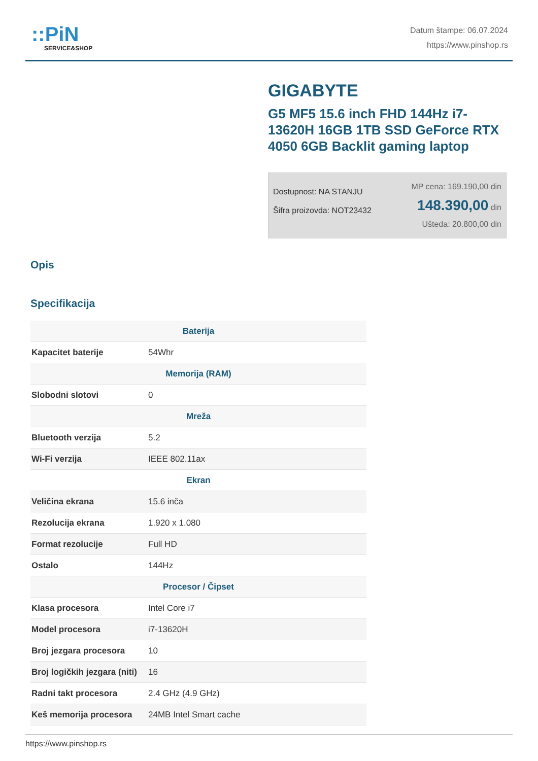::PiN
SERVICE&SHOP
Datum štampe: 06.07.2024
https://www.pinshop.rs
GIGABYTE
G5 MF5 15.6 inch FHD 144Hz i7-13620H 16GB 1TB SSD GeForce RTX 4050 6GB Backlit gaming laptop
Dostupnost: NA STANJU
Šifra proizovda: NOT23432
MP cena: 169.190,00 din
148.390,00 din
Ušteda: 20.800,00 din
Opis
Specifikacija
| Baterija | |
| --- | --- |
| Kapacitet baterije | 54Whr |
| Memorija (RAM) | |
| Slobodni slotovi | 0 |
| Mreža | |
| Bluetooth verzija | 5.2 |
| Wi-Fi verzija | IEEE 802.11ax |
| Ekran | |
| Veličina ekrana | 15.6 inča |
| Rezolucija ekrana | 1.920 x 1.080 |
| Format rezolucije | Full HD |
| Ostalo | 144Hz |
| Procesor / Čipset | |
| Klasa procesora | Intel Core i7 |
| Model procesora | i7-13620H |
| Broj jezgara procesora | 10 |
| Broj logičkih jezgara (niti) | 16 |
| Radni takt procesora | 2.4 GHz (4.9 GHz) |
| Keš memorija procesora | 24MB Intel Smart cache |
https://www.pinshop.rs